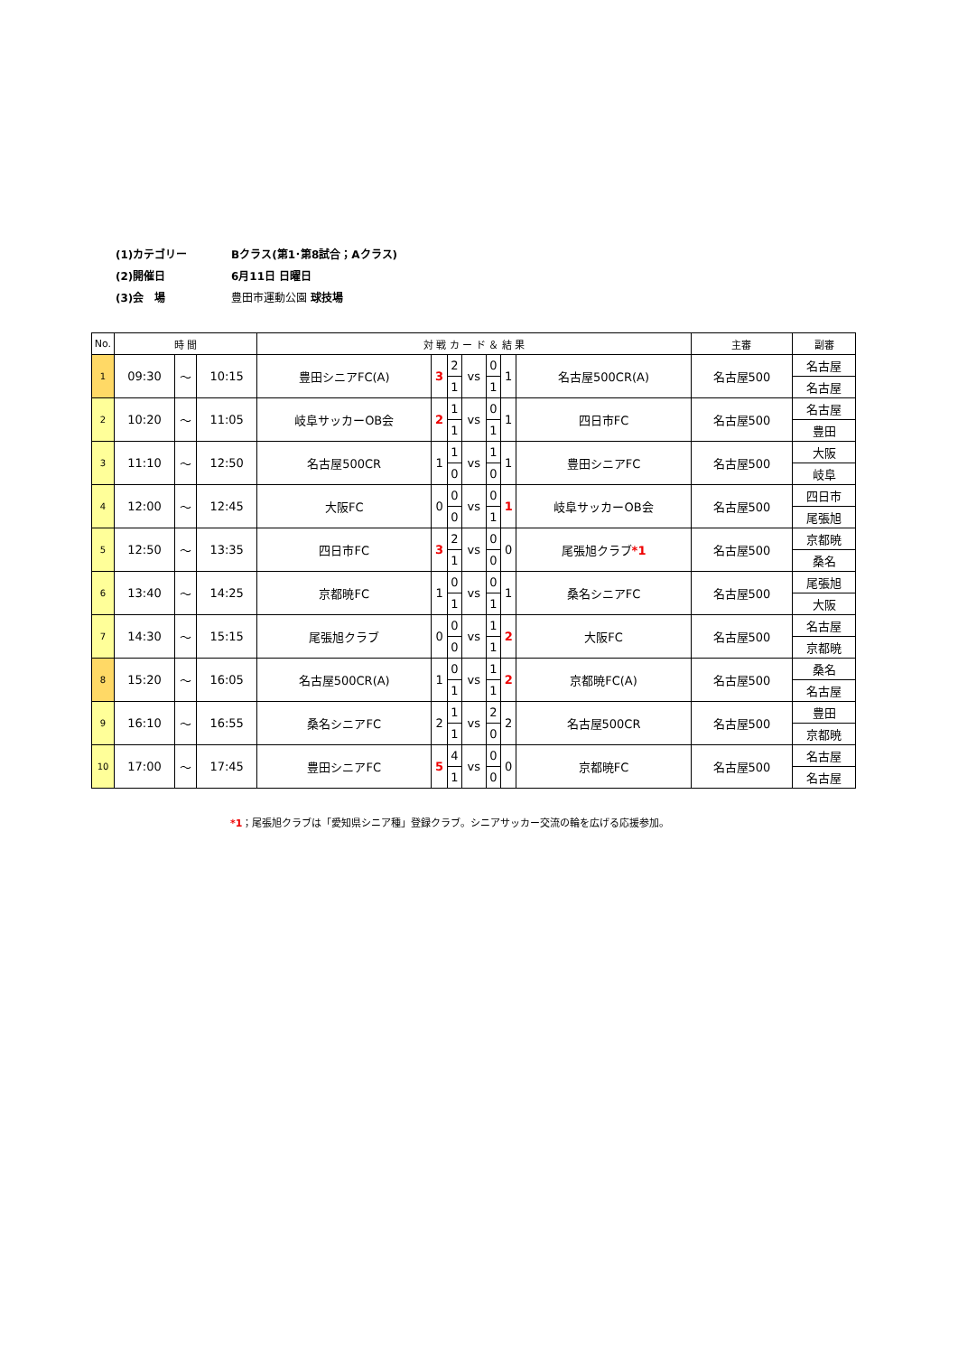(1)カテゴリー Bクラス(第1･第8試合；Aクラス)
(2)開催日 6月11日 日曜日
(3)会　場 豊田市運動公園 球技場
| No. | 時 間 | | | 対 戦 カ ー ド ＆ 結 果 | | | | | | | 主審 | 副審 |
| --- | --- | --- | --- | --- | --- | --- | --- | --- | --- | --- | --- | --- |
| 1 | 09:30 | ～ | 10:15 | 豊田シニアFC(A) | 3 | 2 | vs | 0 | 1 | 名古屋500CR(A) | 名古屋500 | 名古屋 |
| | | | | | | 1 | | 1 | | | | 名古屋 |
| 2 | 10:20 | ～ | 11:05 | 岐阜サッカーOB会 | 2 | 1 | vs | 0 | 1 | 四日市FC | 名古屋500 | 名古屋 |
| | | | | | | 1 | | 1 | | | | 豊田 |
| 3 | 11:10 | ～ | 12:50 | 名古屋500CR | 1 | 1 | vs | 1 | 1 | 豊田シニアFC | 名古屋500 | 大阪 |
| | | | | | | 0 | | 0 | | | | 岐阜 |
| 4 | 12:00 | ～ | 12:45 | 大阪FC | 0 | 0 | vs | 0 | 1 | 岐阜サッカーOB会 | 名古屋500 | 四日市 |
| | | | | | | 0 | | 1 | | | | 尾張旭 |
| 5 | 12:50 | ～ | 13:35 | 四日市FC | 3 | 2 | vs | 0 | 0 | 尾張旭クラブ *1 | 名古屋500 | 京都暁 |
| | | | | | | 1 | | 0 | | | | 桑名 |
| 6 | 13:40 | ～ | 14:25 | 京都暁FC | 1 | 0 | vs | 0 | 1 | 桑名シニアFC | 名古屋500 | 尾張旭 |
| | | | | | | 1 | | 1 | | | | 大阪 |
| 7 | 14:30 | ～ | 15:15 | 尾張旭クラブ | 0 | 0 | vs | 1 | 2 | 大阪FC | 名古屋500 | 名古屋 |
| | | | | | | 0 | | 1 | | | | 京都暁 |
| 8 | 15:20 | ～ | 16:05 | 名古屋500CR(A) | 1 | 0 | vs | 1 | 2 | 京都暁FC(A) | 名古屋500 | 桑名 |
| | | | | | | 1 | | 1 | | | | 名古屋 |
| 9 | 16:10 | ～ | 16:55 | 桑名シニアFC | 2 | 1 | vs | 2 | 2 | 名古屋500CR | 名古屋500 | 豊田 |
| | | | | | | 1 | | 0 | | | | 京都暁 |
| 10 | 17:00 | ～ | 17:45 | 豊田シニアFC | 5 | 4 | vs | 0 | 0 | 京都暁FC | 名古屋500 | 名古屋 |
| | | | | | | 1 | | 0 | | | | 名古屋 |
*1；尾張旭クラブは「愛知県シニア種」登録クラブ。シニアサッカー交流の輪を広げる応援参加。